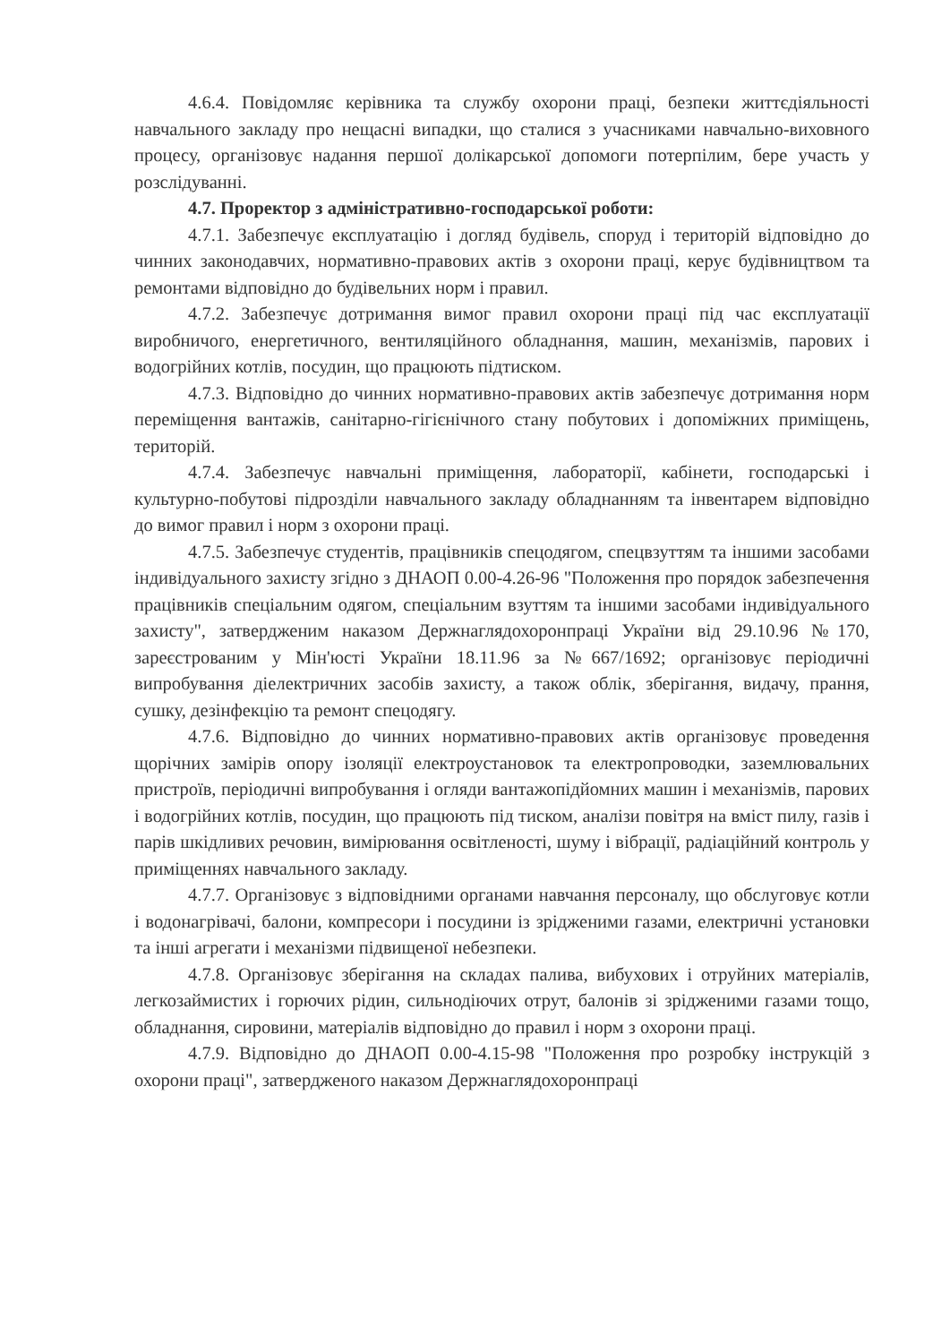4.6.4. Повідомляє керівника та службу охорони праці, безпеки життєдіяльності навчального закладу про нещасні випадки, що сталися з учасниками навчально-виховного процесу, організовує надання першої долікарської допомоги потерпілим, бере участь у розслідуванні.
4.7. Проректор з адміністративно-господарської роботи:
4.7.1. Забезпечує експлуатацію і догляд будівель, споруд і територій відповідно до чинних законодавчих, нормативно-правових актів з охорони праці, керує будівництвом та ремонтами відповідно до будівельних норм і правил.
4.7.2. Забезпечує дотримання вимог правил охорони праці під час експлуатації виробничого, енергетичного, вентиляційного обладнання, машин, механізмів, парових і водогрійних котлів, посудин, що працюють підтиском.
4.7.3. Відповідно до чинних нормативно-правових актів забезпечує дотримання норм переміщення вантажів, санітарно-гігієнічного стану побутових і допоміжних приміщень, територій.
4.7.4. Забезпечує навчальні приміщення, лабораторії, кабінети, господарські і культурно-побутові підрозділи навчального закладу обладнанням та інвентарем відповідно до вимог правил і норм з охорони праці.
4.7.5. Забезпечує студентів, працівників спецодягом, спецвзуттям та іншими засобами індивідуального захисту згідно з ДНАОП 0.00-4.26-96 "Положення про порядок забезпечення працівників спеціальним одягом, спеціальним взуттям та іншими засобами індивідуального захисту", затвердженим наказом Держнаглядохоронпраці України від 29.10.96 №170, зареєстрованим у Мін'юсті України 18.11.96 за №667/1692; організовує періодичні випробування діелектричних засобів захисту, а також облік, зберігання, видачу, прання, сушку, дезінфекцію та ремонт спецодягу.
4.7.6. Відповідно до чинних нормативно-правових актів організовує проведення щорічних замірів опору ізоляції електроустановок та електропроводки, заземлювальних пристроїв, періодичні випробування і огляди вантажопідйомних машин і механізмів, парових і водогрійних котлів, посудин, що працюють під тиском, аналізи повітря на вміст пилу, газів і парів шкідливих речовин, вимірювання освітленості, шуму і вібрації, радіаційний контроль у приміщеннях навчального закладу.
4.7.7. Організовує з відповідними органами навчання персоналу, що обслуговує котли і водонагрівачі, балони, компресори і посудини із зрідженими газами, електричні установки та інші агрегати і механізми підвищеної небезпеки.
4.7.8. Організовує зберігання на складах палива, вибухових і отруйних матеріалів, легкозаймистих і горючих рідин, сильнодіючих отрут, балонів зі зрідженими газами тощо, обладнання, сировини, матеріалів відповідно до правил і норм з охорони праці.
4.7.9. Відповідно до ДНАОП 0.00-4.15-98 "Положення про розробку інструкцій з охорони праці", затвердженого наказом Держнаглядохоронпраці